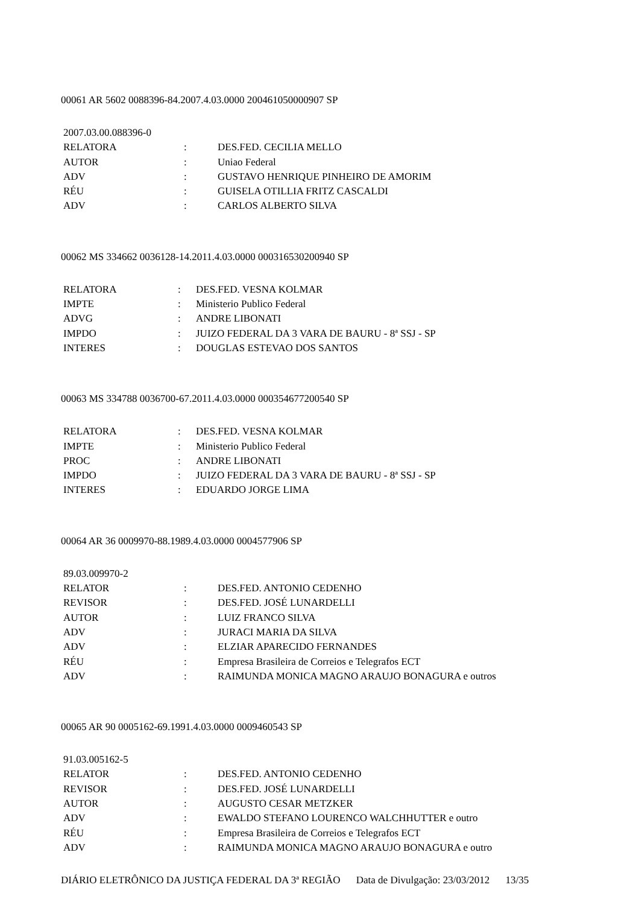00061 AR 5602 0088396-84.2007.4.03.0000 200461050000907 SP
| 2007.03.00.088396-0 | | |
| RELATORA | : | DES.FED. CECILIA MELLO |
| AUTOR | : | Uniao Federal |
| ADV | : | GUSTAVO HENRIQUE PINHEIRO DE AMORIM |
| RÉU | : | GUISELA OTILLIA FRITZ CASCALDI |
| ADV | : | CARLOS ALBERTO SILVA |
00062 MS 334662 0036128-14.2011.4.03.0000 000316530200940 SP
| RELATORA | : | DES.FED. VESNA KOLMAR |
| IMPTE | : | Ministerio Publico Federal |
| ADVG | : | ANDRE LIBONATI |
| IMPDO | : | JUIZO FEDERAL DA 3 VARA DE BAURU - 8ª SSJ - SP |
| INTERES | : | DOUGLAS ESTEVAO DOS SANTOS |
00063 MS 334788 0036700-67.2011.4.03.0000 000354677200540 SP
| RELATORA | : | DES.FED. VESNA KOLMAR |
| IMPTE | : | Ministerio Publico Federal |
| PROC | : | ANDRE LIBONATI |
| IMPDO | : | JUIZO FEDERAL DA 3 VARA DE BAURU - 8ª SSJ - SP |
| INTERES | : | EDUARDO JORGE LIMA |
00064 AR 36 0009970-88.1989.4.03.0000 0004577906 SP
| 89.03.009970-2 | | |
| RELATOR | : | DES.FED. ANTONIO CEDENHO |
| REVISOR | : | DES.FED. JOSÉ LUNARDELLI |
| AUTOR | : | LUIZ FRANCO SILVA |
| ADV | : | JURACI MARIA DA SILVA |
| ADV | : | ELZIAR APARECIDO FERNANDES |
| RÉU | : | Empresa Brasileira de Correios e Telegrafos ECT |
| ADV | : | RAIMUNDA MONICA MAGNO ARAUJO BONAGURA e outros |
00065 AR 90 0005162-69.1991.4.03.0000 0009460543 SP
| 91.03.005162-5 | | |
| RELATOR | : | DES.FED. ANTONIO CEDENHO |
| REVISOR | : | DES.FED. JOSÉ LUNARDELLI |
| AUTOR | : | AUGUSTO CESAR METZKER |
| ADV | : | EWALDO STEFANO LOURENCO WALCHHUTTER e outro |
| RÉU | : | Empresa Brasileira de Correios e Telegrafos ECT |
| ADV | : | RAIMUNDA MONICA MAGNO ARAUJO BONAGURA e outro |
DIÁRIO ELETRÔNICO DA JUSTIÇA FEDERAL DA 3ª REGIÃO Data de Divulgação: 23/03/2012 13/35